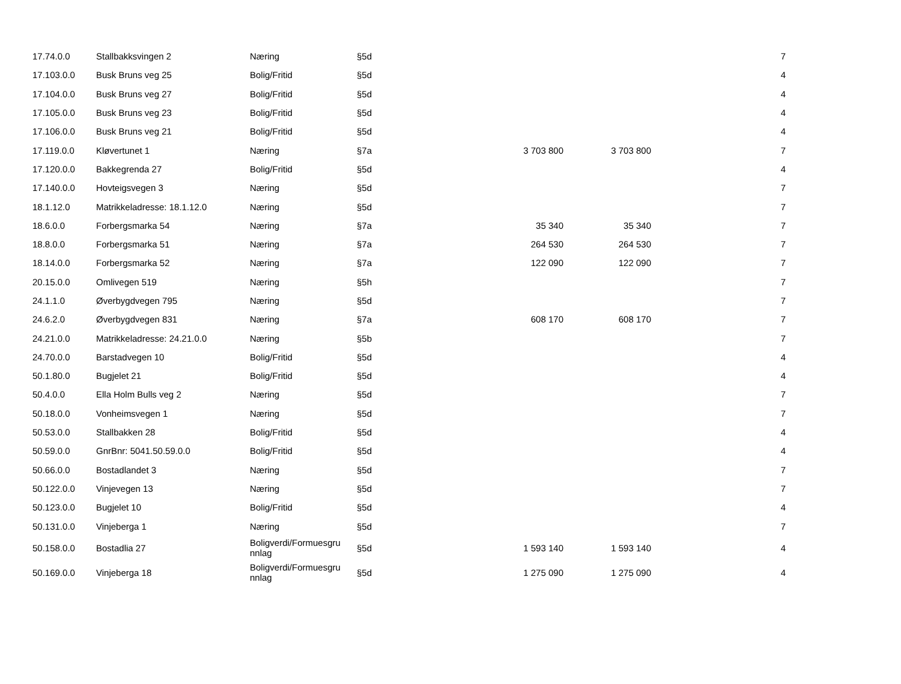| 17.74.0.0 | Stallbakksvingen 2 | Næring | §5d | | | 7 |
| 17.103.0.0 | Busk Bruns veg 25 | Bolig/Fritid | §5d | | | 4 |
| 17.104.0.0 | Busk Bruns veg 27 | Bolig/Fritid | §5d | | | 4 |
| 17.105.0.0 | Busk Bruns veg 23 | Bolig/Fritid | §5d | | | 4 |
| 17.106.0.0 | Busk Bruns veg 21 | Bolig/Fritid | §5d | | | 4 |
| 17.119.0.0 | Kløvertunet 1 | Næring | §7a | 3 703 800 | 3 703 800 | 7 |
| 17.120.0.0 | Bakkegrenda 27 | Bolig/Fritid | §5d | | | 4 |
| 17.140.0.0 | Hovteigsvegen 3 | Næring | §5d | | | 7 |
| 18.1.12.0 | Matrikkeladresse: 18.1.12.0 | Næring | §5d | | | 7 |
| 18.6.0.0 | Forbergsmarka 54 | Næring | §7a | 35 340 | 35 340 | 7 |
| 18.8.0.0 | Forbergsmarka 51 | Næring | §7a | 264 530 | 264 530 | 7 |
| 18.14.0.0 | Forbergsmarka 52 | Næring | §7a | 122 090 | 122 090 | 7 |
| 20.15.0.0 | Omlivegen 519 | Næring | §5h | | | 7 |
| 24.1.1.0 | Øverbygdvegen 795 | Næring | §5d | | | 7 |
| 24.6.2.0 | Øverbygdvegen 831 | Næring | §7a | 608 170 | 608 170 | 7 |
| 24.21.0.0 | Matrikkeladresse: 24.21.0.0 | Næring | §5b | | | 7 |
| 24.70.0.0 | Barstadvegen 10 | Bolig/Fritid | §5d | | | 4 |
| 50.1.80.0 | Bugjelet 21 | Bolig/Fritid | §5d | | | 4 |
| 50.4.0.0 | Ella Holm Bulls veg 2 | Næring | §5d | | | 7 |
| 50.18.0.0 | Vonheimsvegen 1 | Næring | §5d | | | 7 |
| 50.53.0.0 | Stallbakken 28 | Bolig/Fritid | §5d | | | 4 |
| 50.59.0.0 | GnrBnr: 5041.50.59.0.0 | Bolig/Fritid | §5d | | | 4 |
| 50.66.0.0 | Bostadlandet 3 | Næring | §5d | | | 7 |
| 50.122.0.0 | Vinjevegen 13 | Næring | §5d | | | 7 |
| 50.123.0.0 | Bugjelet 10 | Bolig/Fritid | §5d | | | 4 |
| 50.131.0.0 | Vinjeberga 1 | Næring | §5d | | | 7 |
| 50.158.0.0 | Bostadlia 27 | Boligverdi/Formuesgru nnlag | §5d | 1 593 140 | 1 593 140 | 4 |
| 50.169.0.0 | Vinjeberga 18 | Boligverdi/Formuesgru nnlag | §5d | 1 275 090 | 1 275 090 | 4 |